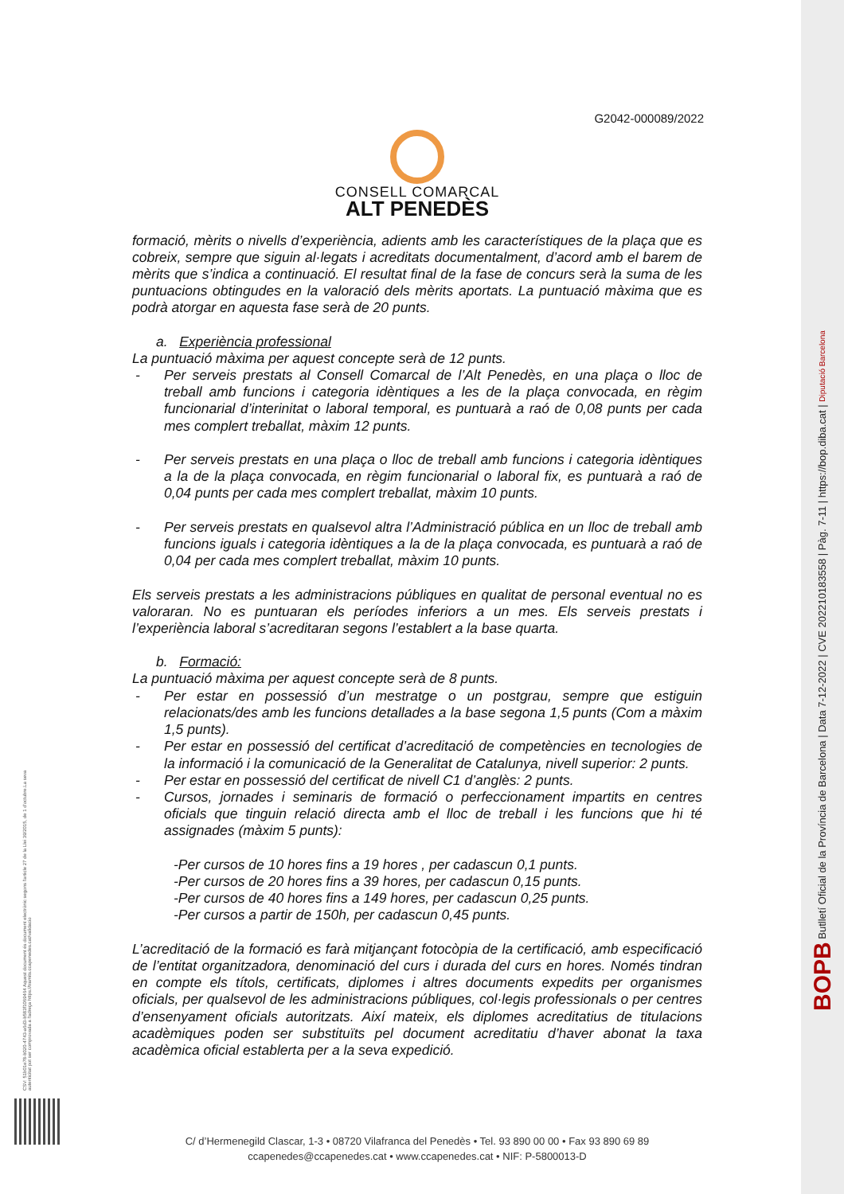G2042-000089/2022
CONSELL COMARCAL
ALT PENEDÈS
formació, mèrits o nivells d’experiència, adients amb les característiques de la plaça que es cobreix, sempre que siguin al·legats i acreditats documentalment, d’acord amb el barem de mèrits que s’indica a continuació. El resultat final de la fase de concurs serà la suma de les puntuacions obtingudes en la valoració dels mèrits aportats. La puntuació màxima que es podrà atorgar en aquesta fase serà de 20 punts.
a. Experiència professional
La puntuació màxima per aquest concepte serà de 12 punts.
- Per serveis prestats al Consell Comarcal de l’Alt Penedès, en una plaça o lloc de treball amb funcions i categoria idèntiques a les de la plaça convocada, en règim funcionarial d’interinitat o laboral temporal, es puntuarà a raó de 0,08 punts per cada mes complert treballat, màxim 12 punts.
- Per serveis prestats en una plaça o lloc de treball amb funcions i categoria idèntiques a la de la plaça convocada, en règim funcionarial o laboral fix, es puntuarà a raó de 0,04 punts per cada mes complert treballat, màxim 10 punts.
- Per serveis prestats en qualsevol altra l’Administració pública en un lloc de treball amb funcions iguals i categoria idèntiques a la de la plaça convocada, es puntuarà a raó de 0,04 per cada mes complert treballat, màxim 10 punts.
Els serveis prestats a les administracions públiques en qualitat de personal eventual no es valoraran. No es puntuaran els períodes inferiors a un mes. Els serveis prestats i l’experiència laboral s’acreditaran segons l’establert a la base quarta.
b. Formació:
La puntuació màxima per aquest concepte serà de 8 punts.
- Per estar en possessió d’un mestratge o un postgrau, sempre que estiguin relacionats/des amb les funcions detallades a la base segona 1,5 punts (Com a màxim 1,5 punts).
- Per estar en possessió del certificat d’acreditació de competències en tecnologies de la informació i la comunicació de la Generalitat de Catalunya, nivell superior: 2 punts.
- Per estar en possessió del certificat de nivell C1 d’anglès: 2 punts.
- Cursos, jornades i seminaris de formació o perfeccionament impartits en centres oficials que tinguin relació directa amb el lloc de treball i les funcions que hi té assignades (màxim 5 punts):
-Per cursos de 10 hores fins a 19 hores , per cadascun 0,1 punts.
-Per cursos de 20 hores fins a 39 hores, per cadascun 0,15 punts.
-Per cursos de 40 hores fins a 149 hores, per cadascun 0,25 punts.
-Per cursos a partir de 150h, per cadascun 0,45 punts.
L’acreditació de la formació es farà mitjançant fotocòpia de la certificació, amb especificació de l’entitat organitzadora, denominació del curs i durada del curs en hores. Només tindran en compte els títols, certificats, diplomes i altres documents expedits per organismes oficials, per qualsevol de les administracions públiques, col·legis professionals o per centres d’ensenyament oficials autoritzats. Així mateix, els diplomes acreditatius de titulacions acadèmiques poden ser substituïts pel document acreditatiu d’haver abonat la taxa acadèmica oficial establerta per a la seva expedició.
C/ d’Hermenegild Clascar, 1-3 • 08720 Vilafranca del Penedès • Tel. 93 890 00 00 • Fax 93 890 69 89
ccapenedes@ccapenedes.cat • www.ccapenedes.cat • NIF: P-5800013-D
CSV: 51b01e78-b020-4743-a6d3-b583f1069464 Aquest document és document electrònic segons l'article 27 de la Llei 39/2015, de 1 d'octubre.La seva autenticitat pot ser comprovada a l'adreça https://tramits.ccapenedes.cat/validacio
BOPB Butlletí Oficial de la Província de Barcelona | Data 7-12-2022 | CVE 202210183558 | Pàg. 7-11 | https://bop.diba.cat | Diputació Barcelona